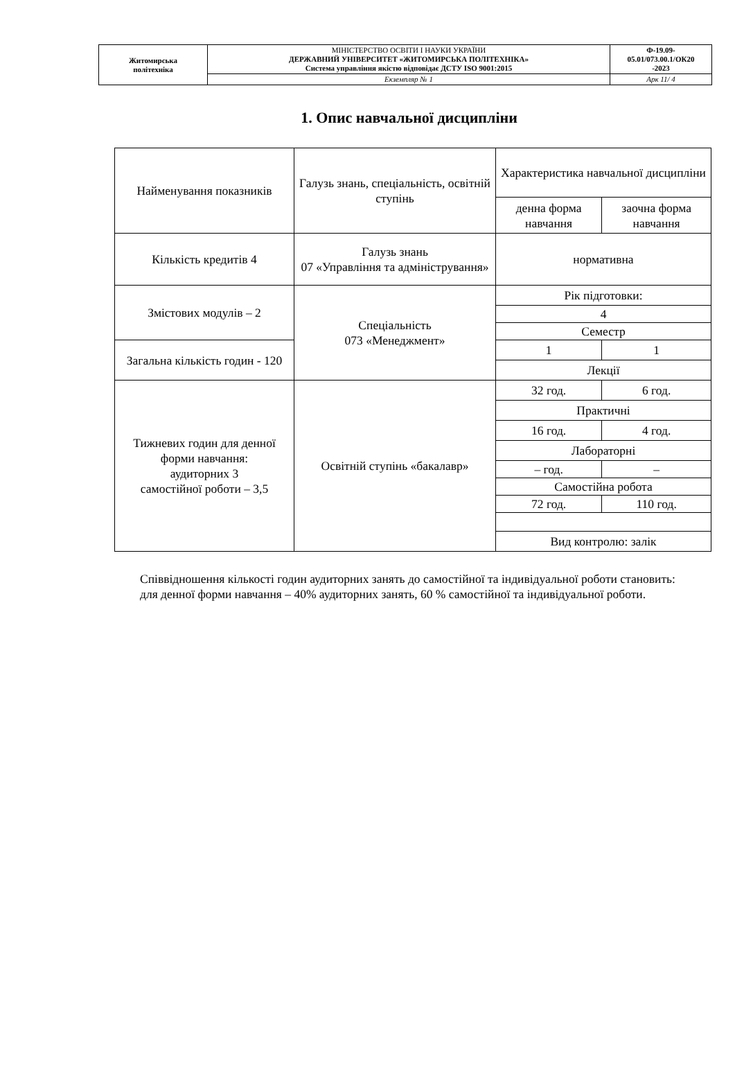| Житомирська політехніка | МІНІСТЕРСТВО ОСВІТИ І НАУКИ УКРАЇНИ ДЕРЖАВНИЙ УНІВЕРСИТЕТ «ЖИТОМИРСЬКА ПОЛІТЕХНІКА» Система управління якістю відповідає ДСТУ ISO 9001:2015 | Ф-19.09- 05.01/073.00.1/ОК20 -2023 |
| | Екземпляр № 1 | Арк 11/ 4 |
1. Опис навчальної дисципліни
| Найменування показників | Галузь знань, спеціальність, освітній ступінь | Характеристика навчальної дисципліни | |
| | | денна форма навчання | заочна форма навчання |
| Кількість кредитів 4 | Галузь знань 07 «Управління та адміністрування» | нормативна | |
| Змістових модулів – 2 | Спеціальність 073 «Менеджмент» | Рік підготовки: | |
| | | 4 | |
| | | Семестр | |
| Загальна кількість годин - 120 | | 1 | 1 |
| | | Лекції | |
| Тижневих годин для денної форми навчання: аудиторних 3 самостійної роботи – 3,5 | Освітній ступінь «бакалавр» | 32 год. | 6 год. |
| | | Практичні | |
| | | 16 год. | 4 год. |
| | | Лабораторні | |
| | | – год. | – |
| | | Самостійна робота | |
| | | 72 год. | 110 год. |
| | | Вид контролю: залік | |
Співвідношення кількості годин аудиторних занять до самостійної та індивідуальної роботи становить:
для денної форми навчання – 40% аудиторних занять, 60 % самостійної та індивідуальної роботи.